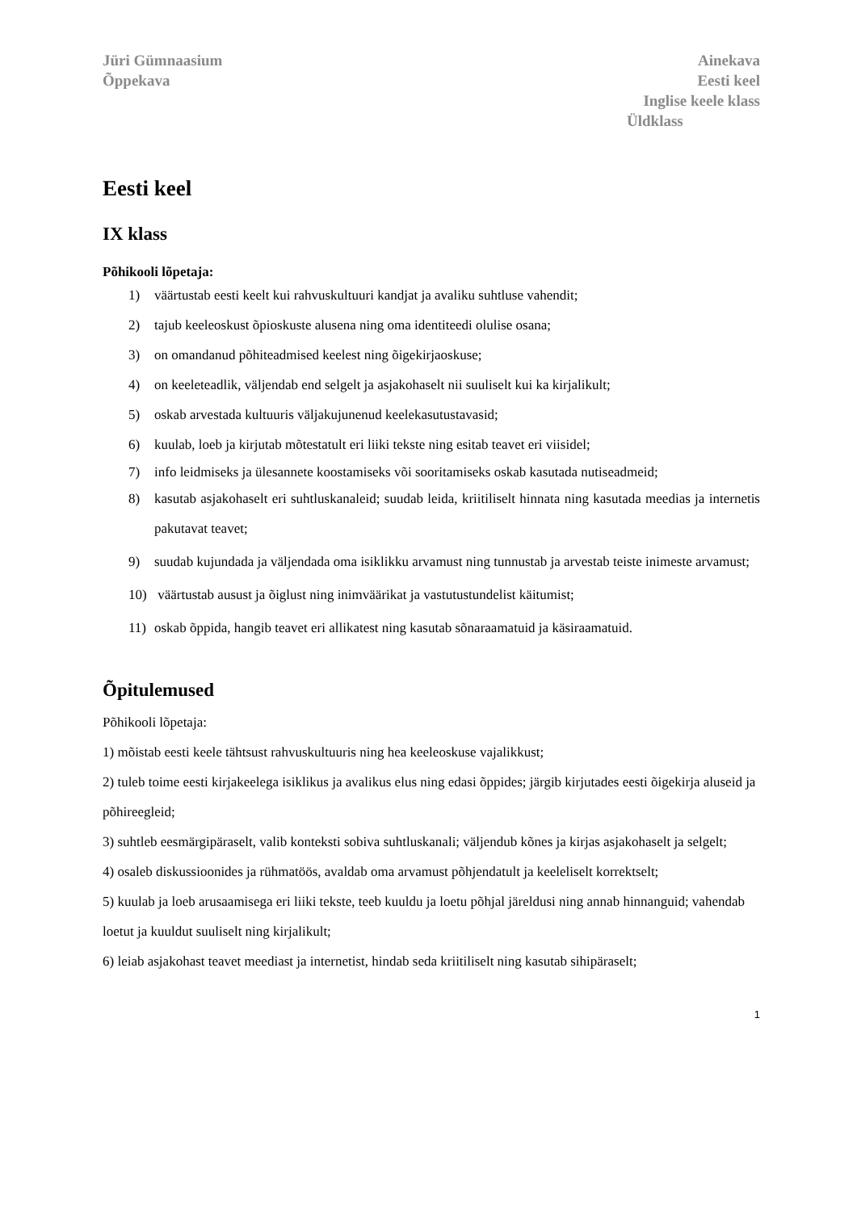Jüri Gümnaasium
Õppekava
Ainekava
Eesti keel
Inglise keele klass
Üldklass
Eesti keel
IX klass
Põhikooli lõpetaja:
1) väärtustab eesti keelt kui rahvuskultuuri kandjat ja avaliku suhtluse vahendit;
2) tajub keeleoskust õpioskuste alusena ning oma identiteedi olulise osana;
3) on omandanud põhiteadmised keelest ning õigekirjaoskuse;
4) on keeleteadlik, väljendab end selgelt ja asjakohaselt nii suuliselt kui ka kirjalikult;
5) oskab arvestada kultuuris väljakujunenud keelekasutustavasid;
6) kuulab, loeb ja kirjutab mõtestatult eri liiki tekste ning esitab teavet eri viisidel;
7) info leidmiseks ja ülesannete koostamiseks või sooritamiseks oskab kasutada nutiseadmeid;
8) kasutab asjakohaselt eri suhtluskanaleid; suudab leida, kriitiliselt hinnata ning kasutada meedias ja internetis pakutavat teavet;
9) suudab kujundada ja väljendada oma isiklikku arvamust ning tunnustab ja arvestab teiste inimeste arvamust;
10) väärtustab ausust ja õiglust ning inimväärikat ja vastutustundelist käitumist;
11) oskab õppida, hangib teavet eri allikatest ning kasutab sõnaraamatuid ja käsiraamatuid.
Õpitulemused
Põhikooli lõpetaja:
1) mõistab eesti keele tähtsust rahvuskultuuris ning hea keeleoskuse vajalikkust;
2) tuleb toime eesti kirjakeelega isiklikus ja avalikus elus ning edasi õppides; järgib kirjutades eesti õigekirja aluseid ja põhireegleid;
3) suhtleb eesmärgipäraselt, valib konteksti sobiva suhtluskanali; väljendub kõnes ja kirjas asjakohaselt ja selgelt;
4) osaleb diskussioonides ja rühmatöös, avaldab oma arvamust põhjendatult ja keeleliselt korrektselt;
5) kuulab ja loeb arusaamisega eri liiki tekste, teeb kuuldu ja loetu põhjal järeldusi ning annab hinnanguid; vahendab loetut ja kuuldut suuliselt ning kirjalikult;
6) leiab asjakohast teavet meediast ja internetist, hindab seda kriitiliselt ning kasutab sihipäraselt;
1